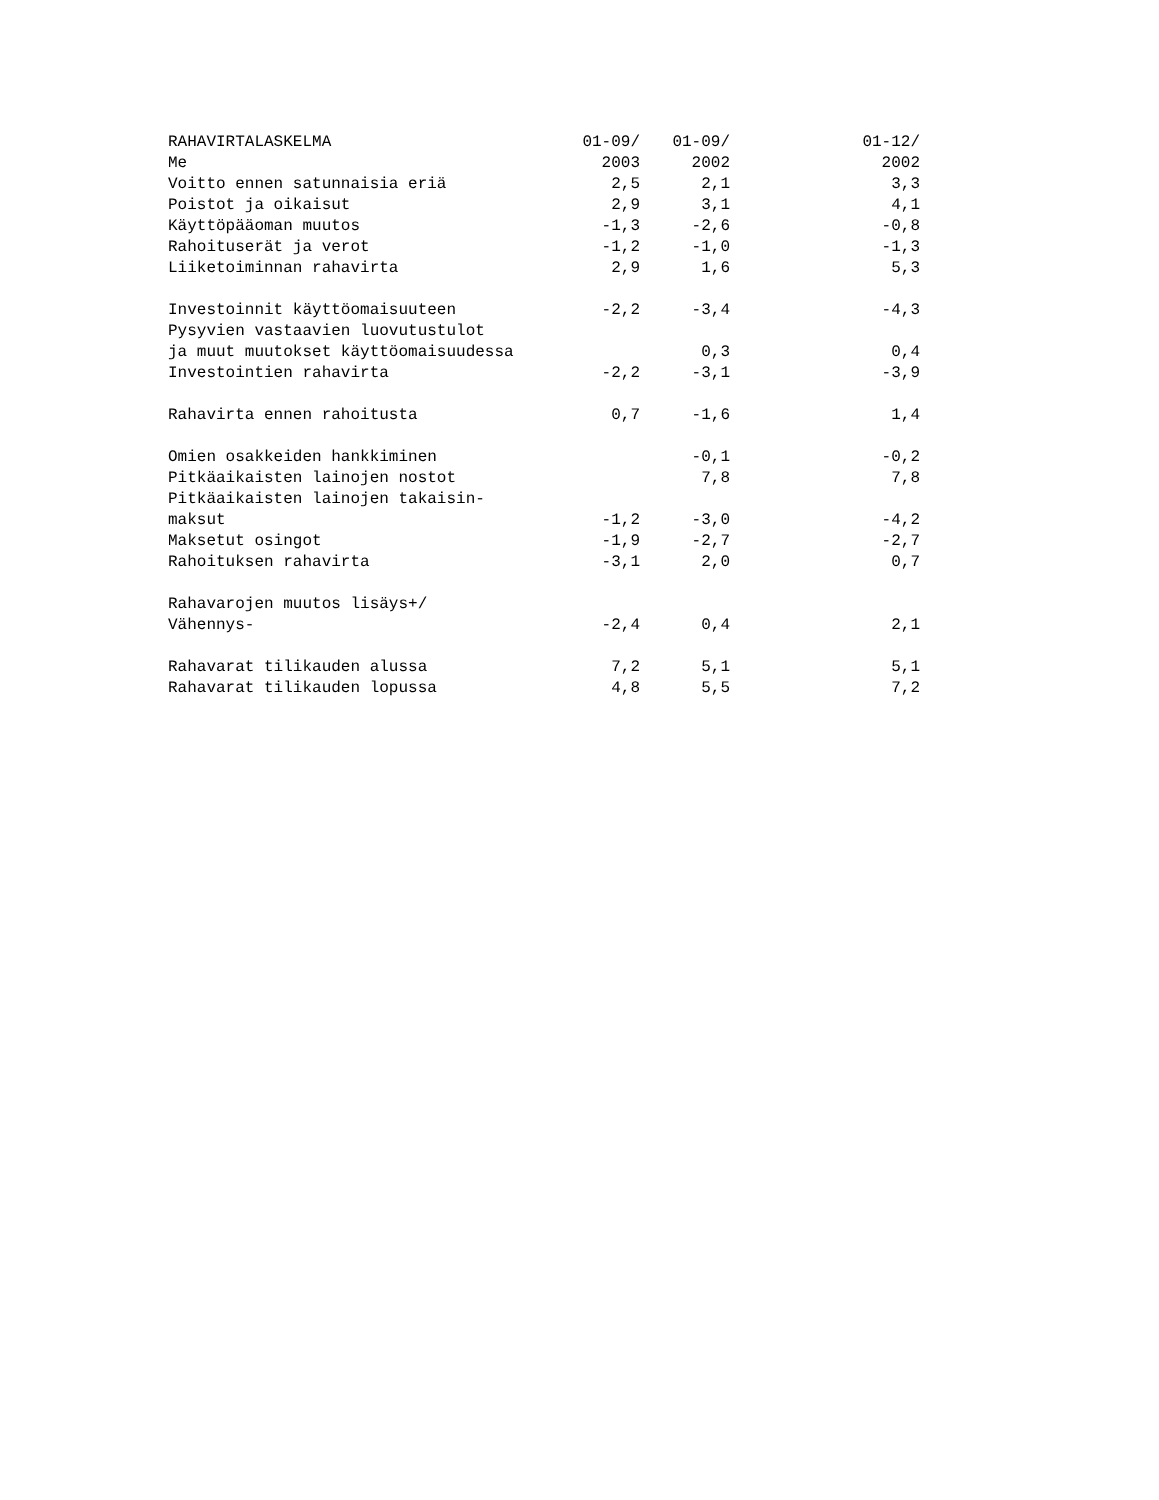| RAHAVIRTALASKELMA | 01-09/ | 01-09/ | 01-12/ |
| --- | --- | --- | --- |
| Me | 2003 | 2002 | 2002 |
| Voitto ennen satunnaisia eriä | 2,5 | 2,1 | 3,3 |
| Poistot ja oikaisut | 2,9 | 3,1 | 4,1 |
| Käyttöpääoman muutos | -1,3 | -2,6 | -0,8 |
| Rahoituserät ja verot | -1,2 | -1,0 | -1,3 |
| Liiketoiminnan rahavirta | 2,9 | 1,6 | 5,3 |
| Investoinnit käyttöomaisuuteen | -2,2 | -3,4 | -4,3 |
| Pysyvien vastaavien luovutustulot | | | |
| ja muut muutokset käyttöomaisuudessa | | 0,3 | 0,4 |
| Investointien rahavirta | -2,2 | -3,1 | -3,9 |
| Rahavirta ennen rahoitusta | 0,7 | -1,6 | 1,4 |
| Omien osakkeiden hankkiminen | | -0,1 | -0,2 |
| Pitkäaikaisten lainojen nostot | | 7,8 | 7,8 |
| Pitkäaikaisten lainojen takaisin- | | | |
| maksut | -1,2 | -3,0 | -4,2 |
| Maksetut osingot | -1,9 | -2,7 | -2,7 |
| Rahoituksen rahavirta | -3,1 | 2,0 | 0,7 |
| Rahavarojen muutos lisäys+/ | | | |
| Vähennys- | -2,4 | 0,4 | 2,1 |
| Rahavarat tilikauden alussa | 7,2 | 5,1 | 5,1 |
| Rahavarat tilikauden lopussa | 4,8 | 5,5 | 7,2 |